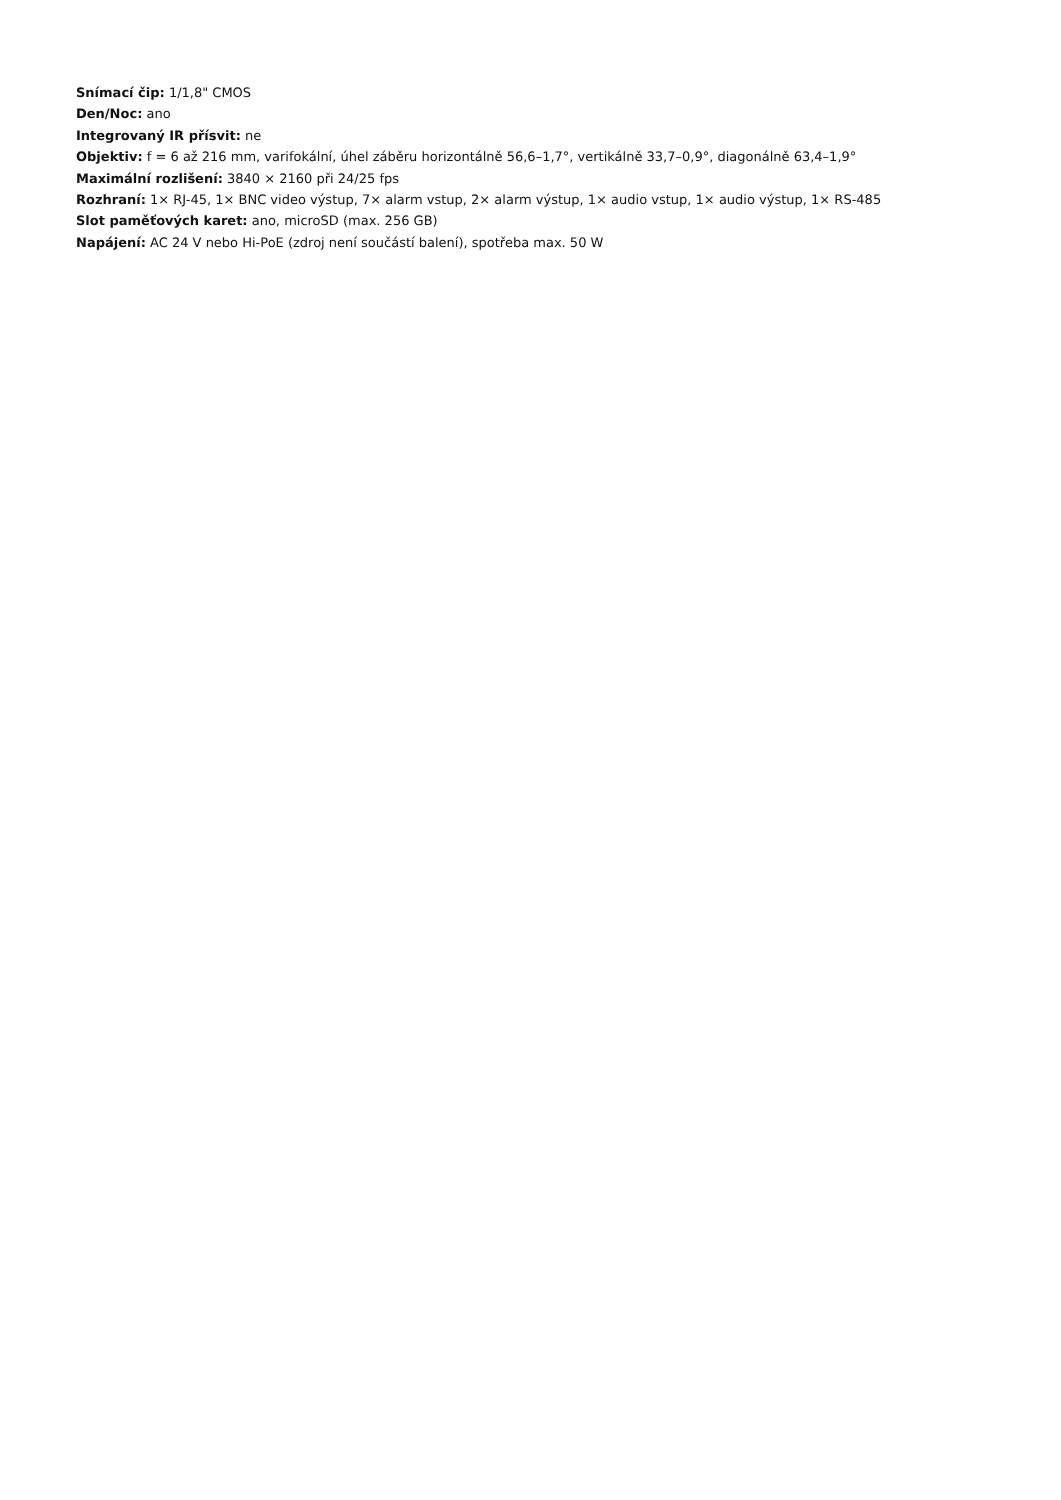Snímací čip: 1/1,8" CMOS
Den/Noc: ano
Integrovaný IR přísvit: ne
Objektiv: f = 6 až 216 mm, varifokální, úhel záběru horizontálně 56,6–1,7°, vertikálně 33,7–0,9°, diagonálně 63,4–1,9°
Maximální rozlišení: 3840 × 2160 při 24/25 fps
Rozhraní: 1× RJ-45, 1× BNC video výstup, 7× alarm vstup, 2× alarm výstup, 1× audio vstup, 1× audio výstup, 1× RS-485
Slot paměťových karet: ano, microSD (max. 256 GB)
Napájení: AC 24 V nebo Hi-PoE (zdroj není součástí balení), spotřeba max. 50 W